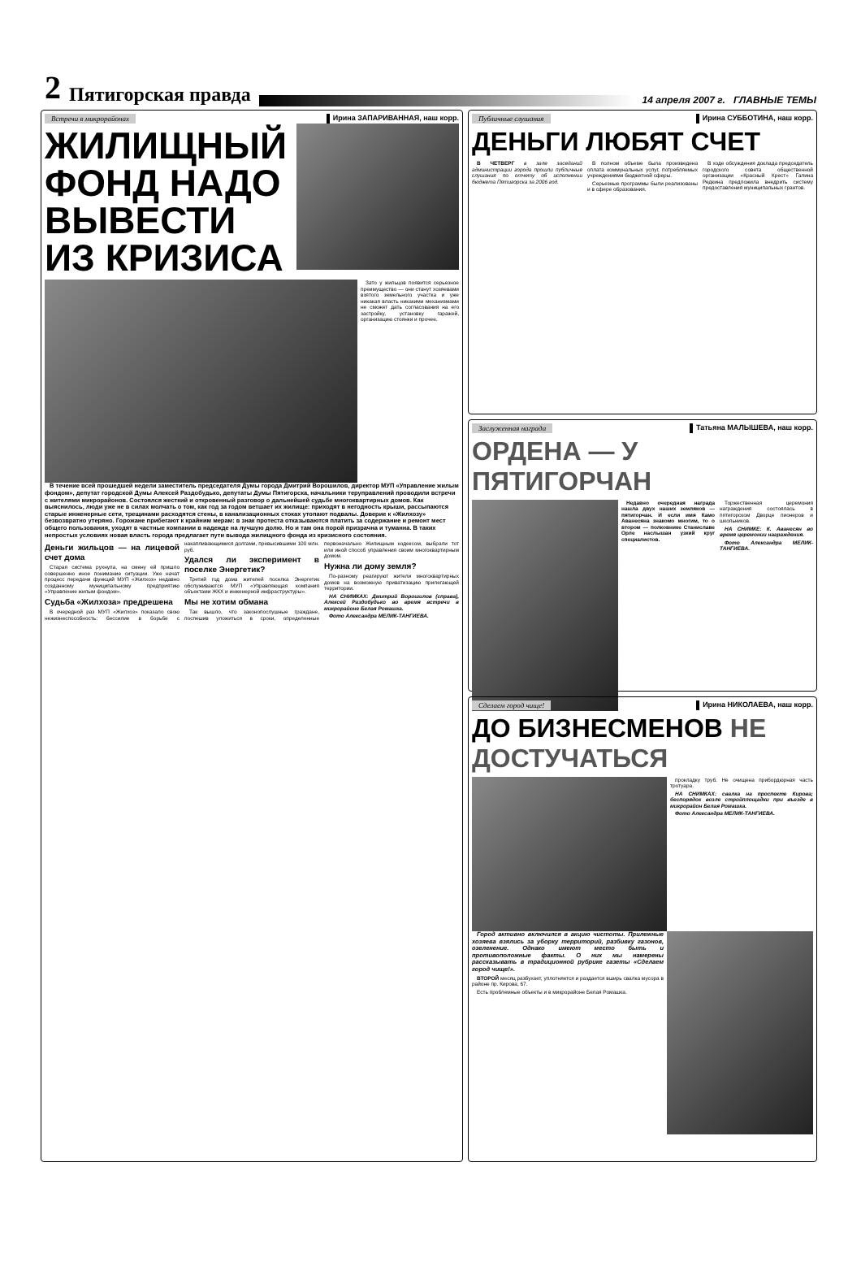2 Пятигорская правда 14 апреля 2007 г. ГЛАВНЫЕ ТЕМЫ
Встречи в микрорайонах Ирина ЗАПАРИВАННАЯ, наш корр.
ЖИЛИЩНЫЙ ФОНД НАДО ВЫВЕСТИ ИЗ КРИЗИСА
Зато у жильцов появится серьезное преимущество — они станут хозяевами взятого земельного участка и уже никакая власть никакими механизмами не сможет дать согласования на его застройку, установку гаражей, организацию стоянки и прочее.
В течение всей прошедшей недели заместитель председателя Думы города Дмитрий Ворошилов, директор МУП «Управление жилым фондом», депутат городской Думы Алексей Раздобудько, депутаты Думы Пятигорска, начальники теруправлений проводили встречи с жителями микрорайонов. Состоялся жесткий и откровенный разговор о дальнейшей судьбе многоквартирных домов. Как выяснилось, люди уже не в силах молчать о том, как год за годом ветшает их жилище: приходят в негодность крыши, рассыпаются старые инженерные сети, трещинами расходятся стены, в канализационных стоках утопают подвалы. Доверие к «Жилхозу» безвозвратно утеряно. Горожане прибегают к крайним мерам: в знак протеста отказываются платить за содержание и ремонт мест общего пользования, уходят в частные компании в надежде на лучшую долю. Но и там она порой призрачна и туманна. В таких непростых условиях новая власть города предлагает пути вывода жилищного фонда из кризисного состояния.
Деньги жильцов — на лицевой счет дома
Старая система рухнула, на смену ей пришло совершенно иное понимание ситуации. Уже начат процесс передачи функций МУП «Жилхоз» недавно созданному муниципальному предприятию «Управление жилым фондом».
Судьба «Жилхоза» предрешена
В очередной раз МУП «Жилхоз» показало свою нежизнеспособность: бессилие в борьбе с накапливающимися долгами, превысившими 100 млн. руб.
Удался ли эксперимент в поселке Энергетик?
Третий год дома жителей поселка Энергетик обслуживаются МУП «Управляющая компания объектами ЖКХ и инженерной инфраструктуры».
Мы не хотим обмана
Так вышло, что законопослушные граждане, поспешив уложиться в сроки, определенные первоначально Жилищным кодексом, выбрали тот или иной способ управления своим многоквартирным домом.
Нужна ли дому земля?
По-разному реагируют жители многоквартирных домов на возможную приватизацию прилегающей территории.
НА СНИМКАХ: Дмитрий Ворошилов (справа), Алексей Раздобудько во время встречи в микрорайоне Белая Ромашка.
Фото Александра МЕЛИК-ТАНГИЕВА.
Публичные слушания Ирина СУББОТИНА, наш корр.
ДЕНЬГИ ЛЮБЯТ СЧЕТ
В ЧЕТВЕРГ в зале заседаний администрации города прошли публичные слушания по отчету об исполнении бюджета Пятигорска за 2006 год.
В полном объеме была произведена оплата коммунальных услуг, потребляемых учреждениями бюджетной сферы.
Серьезные программы были реализованы и в сфере образования.
В ходе обсуждения доклада председатель городского совета общественной организации «Красный Крест» Галина Редкина предложила внедрить систему предоставления муниципальных грантов.
Заслуженная награда Татьяна МАЛЫШЕВА, наш корр.
ОРДЕНА — У ПЯТИГОРЧАН
Недавно очередная награда нашла двух наших земляков — пятигорчан. И если имя Камо Аванесяна знакомо многим, то о втором — полковнике Станиславе Орле наслышан узкий круг специалистов.
Торжественная церемония награждения состоялась в пятигорском Дворце пионеров и школьников.
НА СНИМКЕ: К. Аванесян во время церемонии награждения.
Фото Александра МЕЛИК-ТАНГИЕВА.
Сделаем город чище! Ирина НИКОЛАЕВА, наш корр.
ДО БИЗНЕСМЕНОВ НЕ ДОСТУЧАТЬСЯ
прокладку труб. Не очищена прибордюрная часть тротуара.
НА СНИМКАХ: свалка на проспекте Кирова; беспорядок возле стройплощадки при въезде в микрорайон Белая Ромашка.
Фото Александра МЕЛИК-ТАНГИЕВА.
Город активно включился в акцию чистоты. Прилежные хозяева взялись за уборку территорий, разбивку газонов, озеленение. Однако имеют место быть и противоположные факты. О них мы намерены рассказывать в традиционной рубрике газеты «Сделаем город чище!».
ВТОРОЙ месяц разбухает, уплотняется и раздается вширь свалка мусора в районе пр. Кирова, 67.
Есть проблемные объекты и в микрорайоне Белая Ромашка.